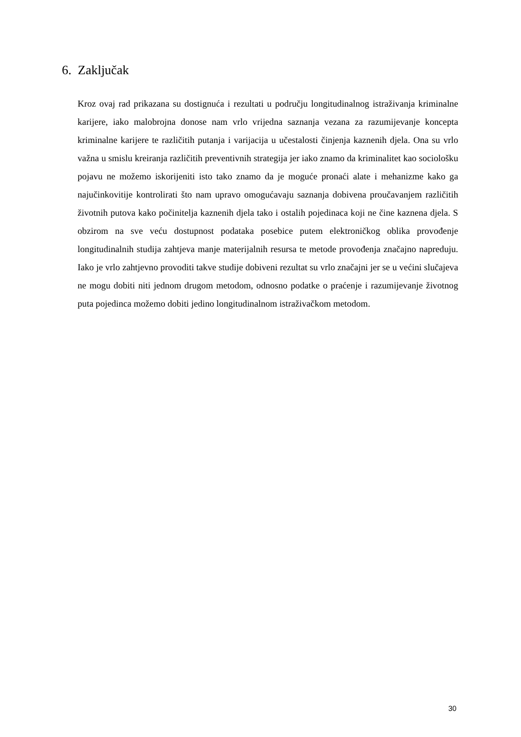6. Zaključak
Kroz ovaj rad prikazana su dostignuća i rezultati u području longitudinalnog istraživanja kriminalne karijere, iako malobrojna donose nam vrlo vrijedna saznanja vezana za razumijevanje koncepta kriminalne karijere te različitih putanja i varijacija u učestalosti činjenja kaznenih djela. Ona su vrlo važna u smislu kreiranja različitih preventivnih strategija jer iako znamo da kriminalitet kao sociološku pojavu ne možemo iskorijeniti isto tako znamo da je moguće pronaći alate i mehanizme kako ga najučinkovitije kontrolirati što nam upravo omogućavaju saznanja dobivena proučavanjem različitih životnih putova kako počinitelja kaznenih djela tako i ostalih pojedinaca koji ne čine kaznena djela. S obzirom na sve veću dostupnost podataka posebice putem elektroničkog oblika provođenje longitudinalnih studija zahtjeva manje materijalnih resursa te metode provođenja značajno napreduju. Iako je vrlo zahtjevno provoditi takve studije dobiveni rezultat su vrlo značajni jer se u većini slučajeva ne mogu dobiti niti jednom drugom metodom, odnosno podatke o praćenje i razumijevanje životnog puta pojedinca možemo dobiti jedino longitudinalnom istraživačkom metodom.
30